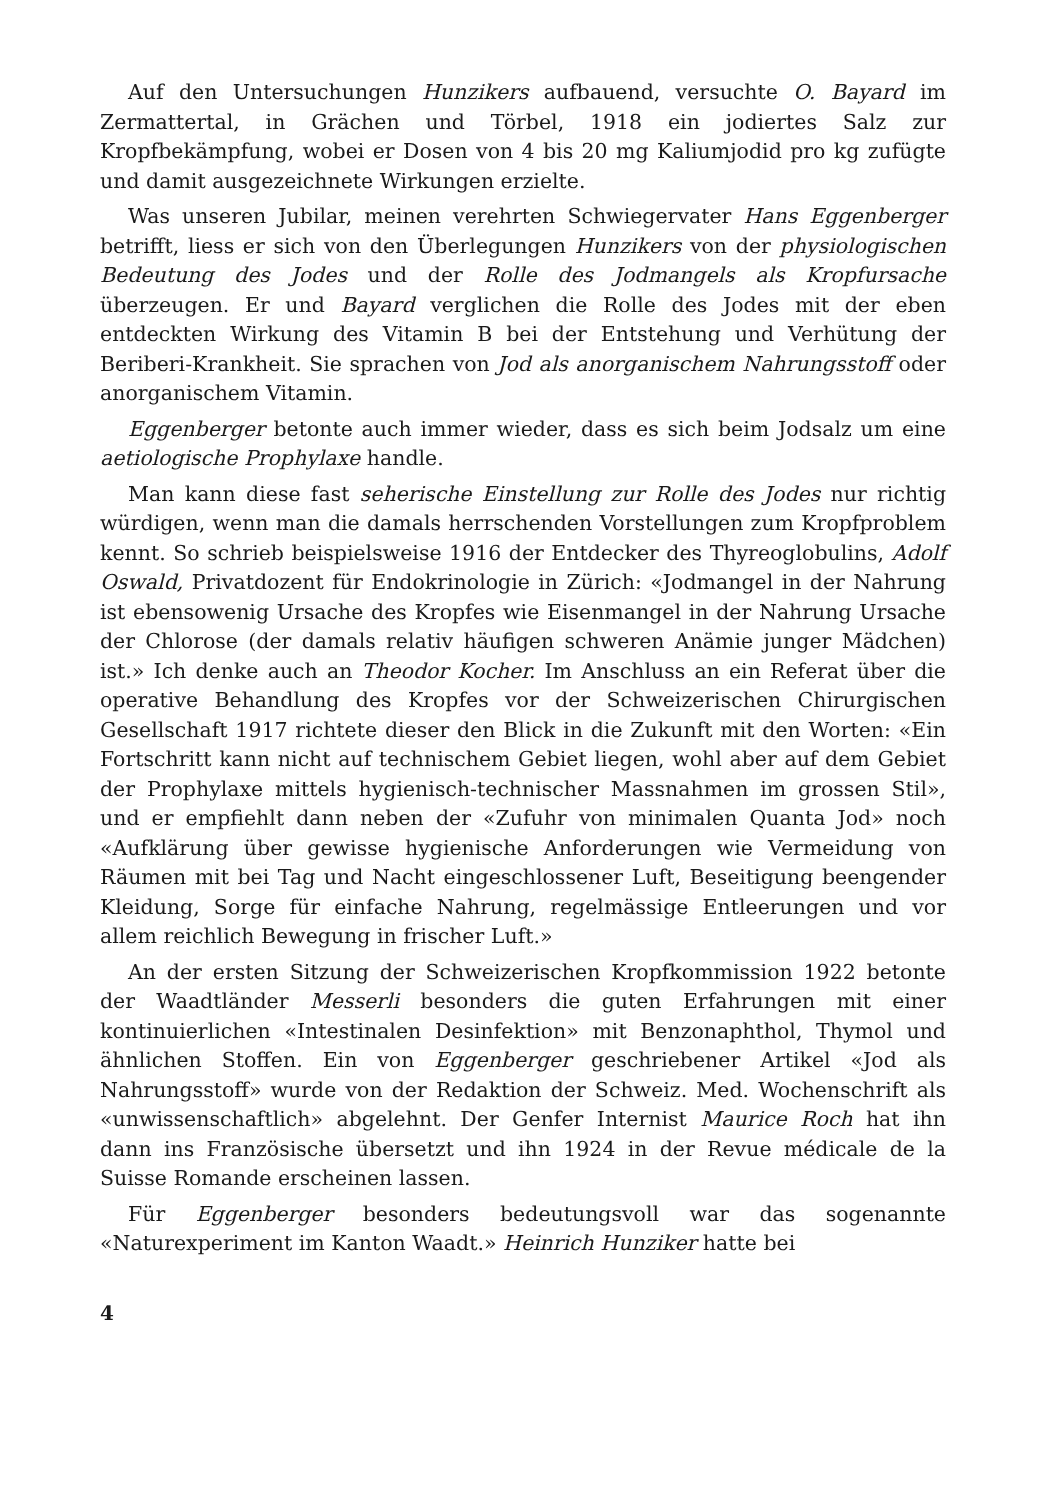Auf den Untersuchungen Hunzikers aufbauend, versuchte O. Bayard im Zermattertal, in Grächen und Törbel, 1918 ein jodiertes Salz zur Kropfbekämpfung, wobei er Dosen von 4 bis 20 mg Kaliumjodid pro kg zufügte und damit ausgezeichnete Wirkungen erzielte.
Was unseren Jubilar, meinen verehrten Schwiegervater Hans Eggenberger betrifft, liess er sich von den Überlegungen Hunzikers von der physiologischen Bedeutung des Jodes und der Rolle des Jodmangels als Kropfursache überzeugen. Er und Bayard verglichen die Rolle des Jodes mit der eben entdeckten Wirkung des Vitamin B bei der Entstehung und Verhütung der Beriberi-Krankheit. Sie sprachen von Jod als anorganischem Nahrungsstoff oder anorganischem Vitamin.
Eggenberger betonte auch immer wieder, dass es sich beim Jodsalz um eine aetiologische Prophylaxe handle.
Man kann diese fast seherische Einstellung zur Rolle des Jodes nur richtig würdigen, wenn man die damals herrschenden Vorstellungen zum Kropfproblem kennt. So schrieb beispielsweise 1916 der Entdecker des Thyreoglobulins, Adolf Oswald, Privatdozent für Endokrinologie in Zürich: «Jodmangel in der Nahrung ist ebensowenig Ursache des Kropfes wie Eisenmangel in der Nahrung Ursache der Chlorose (der damals relativ häufigen schweren Anämie junger Mädchen) ist.» Ich denke auch an Theodor Kocher. Im Anschluss an ein Referat über die operative Behandlung des Kropfes vor der Schweizerischen Chirurgischen Gesellschaft 1917 richtete dieser den Blick in die Zukunft mit den Worten: «Ein Fortschritt kann nicht auf technischem Gebiet liegen, wohl aber auf dem Gebiet der Prophylaxe mittels hygienisch-technischer Massnahmen im grossen Stil», und er empfiehlt dann neben der «Zufuhr von minimalen Quanta Jod» noch «Aufklärung über gewisse hygienische Anforderungen wie Vermeidung von Räumen mit bei Tag und Nacht eingeschlossener Luft, Beseitigung beengender Kleidung, Sorge für einfache Nahrung, regelmässige Entleerungen und vor allem reichlich Bewegung in frischer Luft.»
An der ersten Sitzung der Schweizerischen Kropfkommission 1922 betonte der Waadtländer Messerli besonders die guten Erfahrungen mit einer kontinuierlichen «Intestinalen Desinfektion» mit Benzonaphthol, Thymol und ähnlichen Stoffen. Ein von Eggenberger geschriebener Artikel «Jod als Nahrungsstoff» wurde von der Redaktion der Schweiz. Med. Wochenschrift als «unwissenschaftlich» abgelehnt. Der Genfer Internist Maurice Roch hat ihn dann ins Französische übersetzt und ihn 1924 in der Revue médicale de la Suisse Romande erscheinen lassen.
Für Eggenberger besonders bedeutungsvoll war das sogenannte «Naturexperiment im Kanton Waadt.» Heinrich Hunziker hatte bei
4